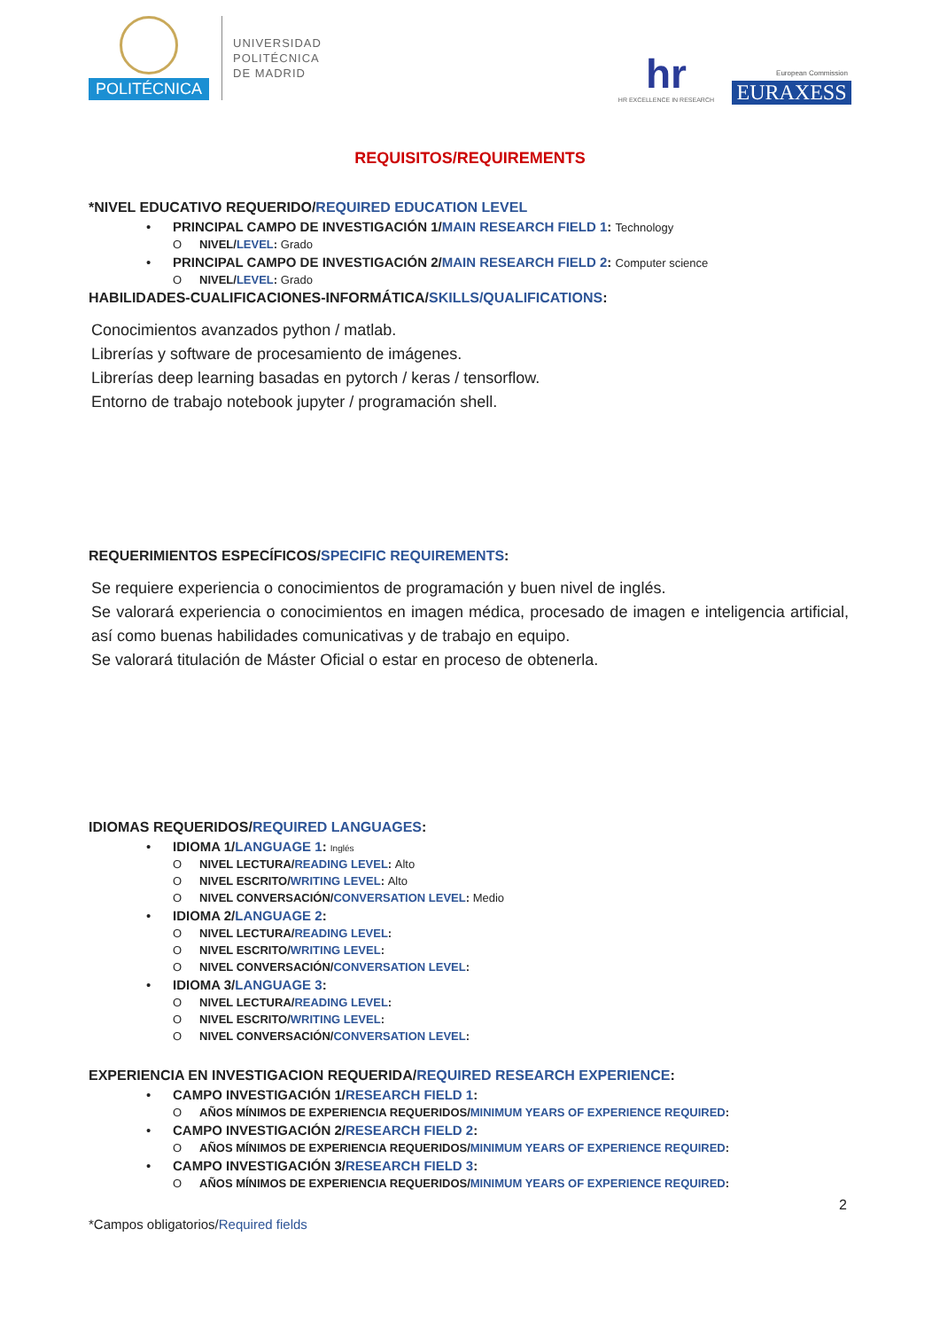POLITÉCNICA
UNIVERSIDAD
POLITÉCNICA
DE MADRID
hr
HR EXCELLENCE IN RESEARCH
European Commission
EURAXESS
REQUISITOS/REQUIREMENTS
*NIVEL EDUCATIVO REQUERIDO/REQUIRED EDUCATION LEVEL
• PRINCIPAL CAMPO DE INVESTIGACIÓN 1/MAIN RESEARCH FIELD 1: Technology
O NIVEL/LEVEL: Grado
• PRINCIPAL CAMPO DE INVESTIGACIÓN 2/MAIN RESEARCH FIELD 2: Computer science
O NIVEL/LEVEL: Grado
HABILIDADES-CUALIFICACIONES-INFORMÁTICA/SKILLS/QUALIFICATIONS:
Conocimientos avanzados python / matlab.
Librerías y software de procesamiento de imágenes.
Librerías deep learning basadas en pytorch / keras / tensorflow.
Entorno de trabajo notebook jupyter / programación shell.
REQUERIMIENTOS ESPECÍFICOS/SPECIFIC REQUIREMENTS:
Se requiere experiencia o conocimientos de programación y buen nivel de inglés.
Se valorará experiencia o conocimientos en imagen médica, procesado de imagen e inteligencia artificial, así como buenas habilidades comunicativas y de trabajo en equipo.
Se valorará titulación de Máster Oficial o estar en proceso de obtenerla.
IDIOMAS REQUERIDOS/REQUIRED LANGUAGES:
• IDIOMA 1/LANGUAGE 1: Inglés
O NIVEL LECTURA/READING LEVEL: Alto
O NIVEL ESCRITO/WRITING LEVEL: Alto
O NIVEL CONVERSACIÓN/CONVERSATION LEVEL: Medio
• IDIOMA 2/LANGUAGE 2:
O NIVEL LECTURA/READING LEVEL:
O NIVEL ESCRITO/WRITING LEVEL:
O NIVEL CONVERSACIÓN/CONVERSATION LEVEL:
• IDIOMA 3/LANGUAGE 3:
O NIVEL LECTURA/READING LEVEL:
O NIVEL ESCRITO/WRITING LEVEL:
O NIVEL CONVERSACIÓN/CONVERSATION LEVEL:
EXPERIENCIA EN INVESTIGACION REQUERIDA/REQUIRED RESEARCH EXPERIENCE:
• CAMPO INVESTIGACIÓN 1/RESEARCH FIELD 1:
O AÑOS MÍNIMOS DE EXPERIENCIA REQUERIDOS/MINIMUM YEARS OF EXPERIENCE REQUIRED:
• CAMPO INVESTIGACIÓN 2/RESEARCH FIELD 2:
O AÑOS MÍNIMOS DE EXPERIENCIA REQUERIDOS/MINIMUM YEARS OF EXPERIENCE REQUIRED:
• CAMPO INVESTIGACIÓN 3/RESEARCH FIELD 3:
O AÑOS MÍNIMOS DE EXPERIENCIA REQUERIDOS/MINIMUM YEARS OF EXPERIENCE REQUIRED:
2
*Campos obligatorios/Required fields